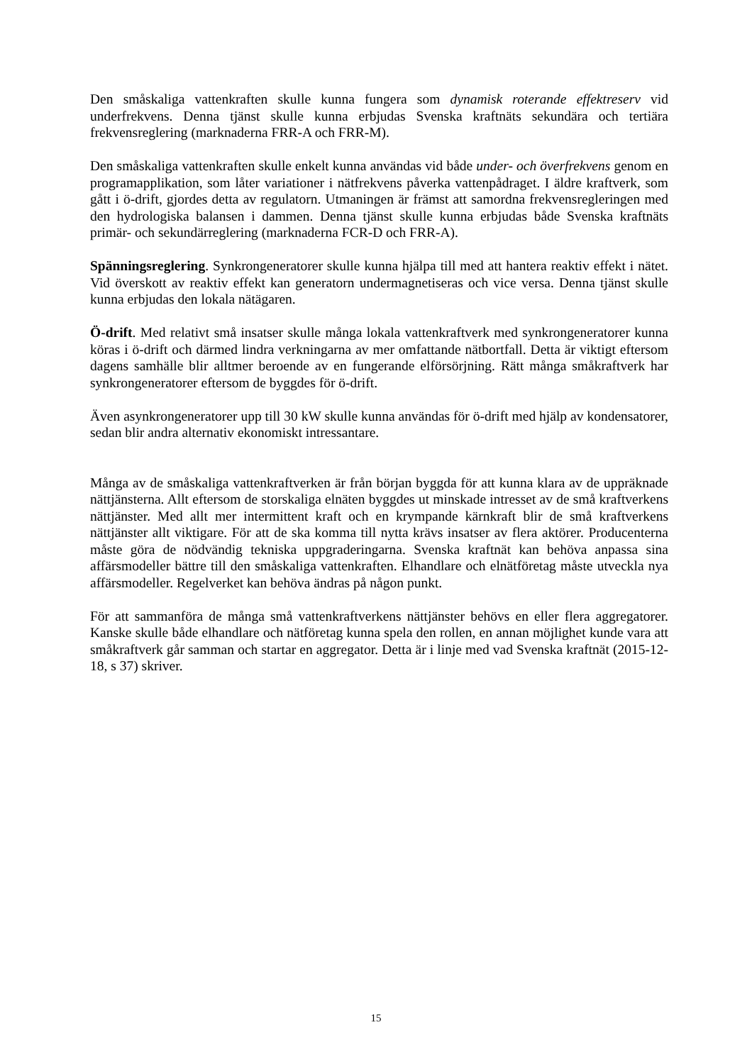Den småskaliga vattenkraften skulle kunna fungera som dynamisk roterande effektreserv vid underfrekvens. Denna tjänst skulle kunna erbjudas Svenska kraftnäts sekundära och tertiära frekvensreglering (marknaderna FRR-A och FRR-M).
Den småskaliga vattenkraften skulle enkelt kunna användas vid både under- och överfrekvens genom en programapplikation, som låter variationer i nätfrekvens påverka vattenpådraget. I äldre kraftverk, som gått i ö-drift, gjordes detta av regulatorn. Utmaningen är främst att samordna frekvensregleringen med den hydrologiska balansen i dammen. Denna tjänst skulle kunna erbjudas både Svenska kraftnäts primär- och sekundärreglering (marknaderna FCR-D och FRR-A).
Spänningsreglering. Synkrongeneratorer skulle kunna hjälpa till med att hantera reaktiv effekt i nätet. Vid överskott av reaktiv effekt kan generatorn undermagnetiseras och vice versa. Denna tjänst skulle kunna erbjudas den lokala nätägaren.
Ö-drift. Med relativt små insatser skulle många lokala vattenkraftverk med synkrongeneratorer kunna köras i ö-drift och därmed lindra verkningarna av mer omfattande nätbortfall. Detta är viktigt eftersom dagens samhälle blir alltmer beroende av en fungerande elförsörjning. Rätt många småkraftverk har synkrongeneratorer eftersom de byggdes för ö-drift.
Även asynkrongeneratorer upp till 30 kW skulle kunna användas för ö-drift med hjälp av kondensatorer, sedan blir andra alternativ ekonomiskt intressantare.
Många av de småskaliga vattenkraftverken är från början byggda för att kunna klara av de uppräknade nättjänsterna. Allt eftersom de storskaliga elnäten byggdes ut minskade intresset av de små kraftverkens nättjänster. Med allt mer intermittent kraft och en krympande kärnkraft blir de små kraftverkens nättjänster allt viktigare. För att de ska komma till nytta krävs insatser av flera aktörer. Producenterna måste göra de nödvändig tekniska uppgraderingarna. Svenska kraftnät kan behöva anpassa sina affärsmodeller bättre till den småskaliga vattenkraften. Elhandlare och elnätföretag måste utveckla nya affärsmodeller. Regelverket kan behöva ändras på någon punkt.
För att sammanföra de många små vattenkraftverkens nättjänster behövs en eller flera aggregatorer. Kanske skulle både elhandlare och nätföretag kunna spela den rollen, en annan möjlighet kunde vara att småkraftverk går samman och startar en aggregator. Detta är i linje med vad Svenska kraftnät (2015-12-18, s 37) skriver.
15